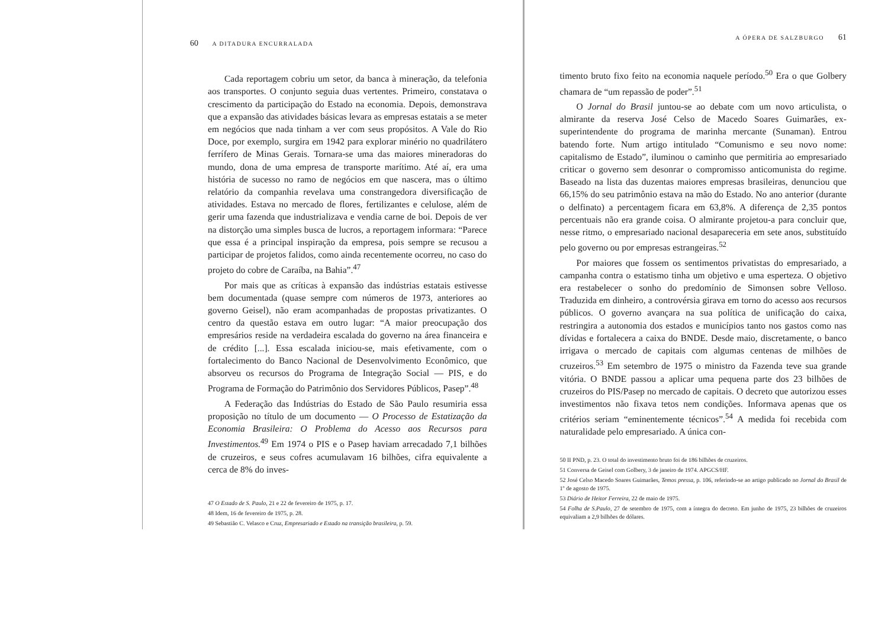60 A DITADURA ENCURRALADA
Cada reportagem cobriu um setor, da banca à mineração, da telefonia aos transportes. O conjunto seguia duas vertentes. Primeiro, constatava o crescimento da participação do Estado na economia. Depois, demonstrava que a expansão das atividades básicas levara as empresas estatais a se meter em negócios que nada tinham a ver com seus propósitos. A Vale do Rio Doce, por exemplo, surgira em 1942 para explorar minério no quadrilátero ferrífero de Minas Gerais. Tornara-se uma das maiores mineradoras do mundo, dona de uma empresa de transporte marítimo. Até aí, era uma história de sucesso no ramo de negócios em que nascera, mas o último relatório da companhia revelava uma constrangedora diversificação de atividades. Estava no mercado de flores, fertilizantes e celulose, além de gerir uma fazenda que industrializava e vendia carne de boi. Depois de ver na distorção uma simples busca de lucros, a reportagem informara: “Parece que essa é a principal inspiração da empresa, pois sempre se recusou a participar de projetos falidos, como ainda recentemente ocorreu, no caso do projeto do cobre de Caraíba, na Bahia”.<sup>47</sup>
Por mais que as críticas à expansão das indústrias estatais estivesse bem documentada (quase sempre com números de 1973, anteriores ao governo Geisel), não eram acompanhadas de propostas privatizantes. O centro da questão estava em outro lugar: “A maior preocupação dos empresários reside na verdadeira escalada do governo na área financeira e de crédito [...]. Essa escalada iniciou-se, mais efetivamente, com o fortalecimento do Banco Nacional de Desenvolvimento Econômico, que absorveu os recursos do Programa de Integração Social — PIS, e do Programa de Formação do Patrimônio dos Servidores Públicos, Pasep”.<sup>48</sup>
A Federação das Indústrias do Estado de São Paulo resumiria essa proposição no título de um documento — O Processo de Estatização da Economia Brasileira: O Problema do Acesso aos Recursos para Investimentos.<sup>49</sup> Em 1974 o PIS e o Pasep haviam arrecadado 7,1 bilhões de cruzeiros, e seus cofres acumulavam 16 bilhões, cifra equivalente a cerca de 8% do inves-
47 O Estado de S. Paulo, 21 e 22 de fevereiro de 1975, p. 17.
48 Idem, 16 de fevereiro de 1975, p. 28.
49 Sebastião C. Velasco e Cruz, Empresariado e Estado na transição brasileira, p. 59.
A ÓPERA DE SALZBURGO 61
timento bruto fixo feito na economia naquele período.<sup>50</sup> Era o que Golbery chamara de “um repassão de poder”.<sup>51</sup>
O Jornal do Brasil juntou-se ao debate com um novo articulista, o almirante da reserva José Celso de Macedo Soares Guimarães, ex-superintendente do programa de marinha mercante (Sunaman). Entrou batendo forte. Num artigo intitulado “Comunismo e seu novo nome: capitalismo de Estado”, iluminou o caminho que permitiria ao empresariado criticar o governo sem desonrar o compromisso anticomunista do regime. Baseado na lista das duzentas maiores empresas brasileiras, denunciou que 66,15% do seu patrimônio estava na mão do Estado. No ano anterior (durante o delfinato) a percentagem ficara em 63,8%. A diferença de 2,35 pontos percentuais não era grande coisa. O almirante projetou-a para concluir que, nesse ritmo, o empresariado nacional desapareceria em sete anos, substituído pelo governo ou por empresas estrangeiras.<sup>52</sup>
Por maiores que fossem os sentimentos privatistas do empresariado, a campanha contra o estatismo tinha um objetivo e uma esperteza. O objetivo era restabelecer o sonho do predomínio de Simonsen sobre Velloso. Traduzida em dinheiro, a controvérsia girava em torno do acesso aos recursos públicos. O governo avançara na sua política de unificação do caixa, restringira a autonomia dos estados e municípios tanto nos gastos como nas dívidas e fortalecera a caixa do BNDE. Desde maio, discretamente, o banco irrigava o mercado de capitais com algumas centenas de milhões de cruzeiros.<sup>53</sup> Em setembro de 1975 o ministro da Fazenda teve sua grande vitória. O BNDE passou a aplicar uma pequena parte dos 23 bilhões de cruzeiros do PIS/Pasep no mercado de capitais. O decreto que autorizou esses investimentos não fixava tetos nem condições. Informava apenas que os critérios seriam “eminentemente técnicos”.<sup>54</sup> A medida foi recebida com naturalidade pelo empresariado. A única con-
50 II PND, p. 23. O total do investimento bruto foi de 186 bilhões de cruzeiros.
51 Conversa de Geisel com Golbery, 3 de janeiro de 1974. APGCS/HF.
52 José Celso Macedo Soares Guimarães, Temos pressa, p. 106, referindo-se ao artigo publicado no Jornal do Brasil de 1º de agosto de 1975.
53 Diário de Heitor Ferreira, 22 de maio de 1975.
54 Folha de S.Paulo, 27 de setembro de 1975, com a íntegra do decreto. Em junho de 1975, 23 bilhões de cruzeiros equivaliam a 2,9 bilhões de dólares.